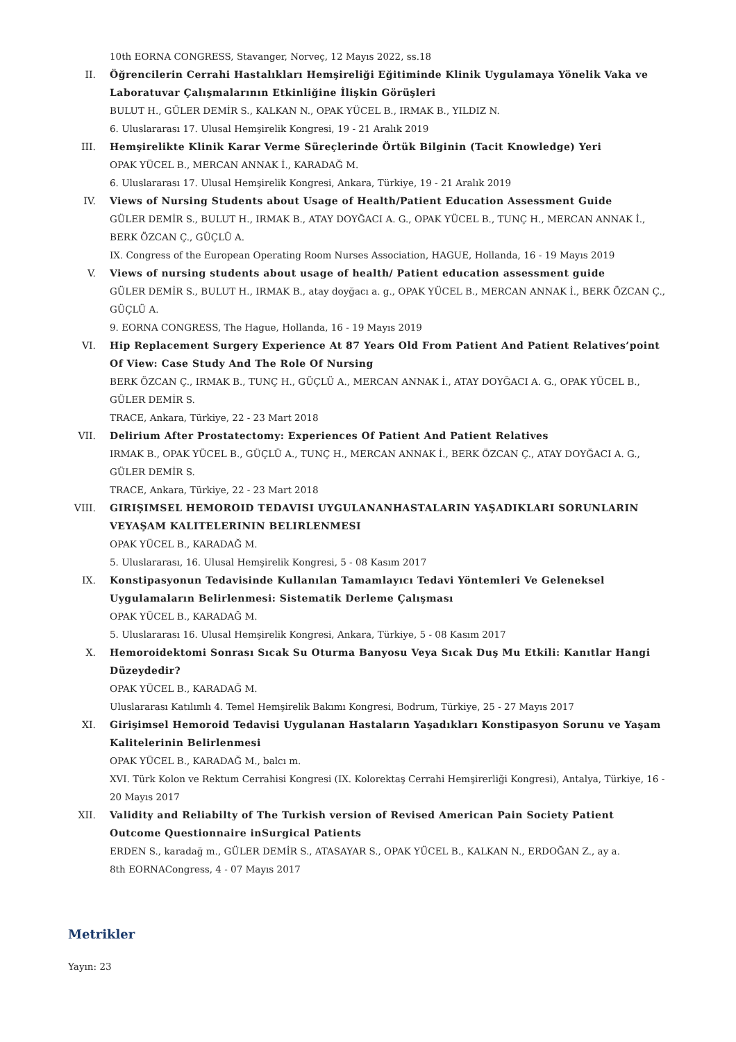10th EORNA CONGRESS, Stavanger, Norveç, 12 Mayıs 2022, ss.18
II. Öğrencilerin Cerrahi Hastalıkları Hemşireliği Eğitiminde Klinik Uygulamaya Yönelik Vaka ve Laboratuvar Çalışmalarının Etkinliğine İlişkin Görüşleri
BULUT H., GÜLER DEMİR S., KALKAN N., OPAK YÜCEL B., IRMAK B., YILDIZ N.
6. Uluslararası 17. Ulusal Hemşirelik Kongresi, 19 - 21 Aralık 2019
III. Hemşirelikte Klinik Karar Verme Süreçlerinde Örtük Bilginin (Tacit Knowledge) Yeri
OPAK YÜCEL B., MERCAN ANNAK İ., KARADAĞ M.
6. Uluslararası 17. Ulusal Hemşirelik Kongresi, Ankara, Türkiye, 19 - 21 Aralık 2019
IV. Views of Nursing Students about Usage of Health/Patient Education Assessment Guide
GÜLER DEMİR S., BULUT H., IRMAK B., ATAY DOYĞACI A. G., OPAK YÜCEL B., TUNÇ H., MERCAN ANNAK İ., BERK ÖZCAN Ç., GÜÇLÜ A.
IX. Congress of the European Operating Room Nurses Association, HAGUE, Hollanda, 16 - 19 Mayıs 2019
V. Views of nursing students about usage of health/ Patient education assessment guide
GÜLER DEMİR S., BULUT H., IRMAK B., atay doyğacı a. g., OPAK YÜCEL B., MERCAN ANNAK İ., BERK ÖZCAN Ç., GÜÇLÜ A.
9. EORNA CONGRESS, The Hague, Hollanda, 16 - 19 Mayıs 2019
VI. Hip Replacement Surgery Experience At 87 Years Old From Patient And Patient Relatives’point Of View: Case Study And The Role Of Nursing
BERK ÖZCAN Ç., IRMAK B., TUNÇ H., GÜÇLÜ A., MERCAN ANNAK İ., ATAY DOYĞACI A. G., OPAK YÜCEL B., GÜLER DEMİR S.
TRACE, Ankara, Türkiye, 22 - 23 Mart 2018
VII. Delirium After Prostatectomy: Experiences Of Patient And Patient Relatives
IRMAK B., OPAK YÜCEL B., GÜÇLÜ A., TUNÇ H., MERCAN ANNAK İ., BERK ÖZCAN Ç., ATAY DOYĞACI A. G., GÜLER DEMİR S.
TRACE, Ankara, Türkiye, 22 - 23 Mart 2018
VIII.
GIRIŞIMSEL HEMOROID TEDAVISI UYGULANANHASTALARIN YAŞADIKLARI SORUNLARIN VEYAŞAM KALITELERININ BELIRLENMESI
OPAK YÜCEL B., KARADAĞ M.
5. Uluslararası, 16. Ulusal Hemşirelik Kongresi, 5 - 08 Kasım 2017
IX. Konstipasyonun Tedavisinde Kullanılan Tamamlayıcı Tedavi Yöntemleri Ve Geleneksel Uygulamaların Belirlenmesi: Sistematik Derleme Çalışması
OPAK YÜCEL B., KARADAĞ M.
5. Uluslararası 16. Ulusal Hemşirelik Kongresi, Ankara, Türkiye, 5 - 08 Kasım 2017
X. Hemoroidektomi Sonrası Sıcak Su Oturma Banyosu Veya Sıcak Duş Mu Etkili: Kanıtlar Hangi Düzeydedir?
OPAK YÜCEL B., KARADAĞ M.
Uluslararası Katılımlı 4. Temel Hemşirelik Bakımı Kongresi, Bodrum, Türkiye, 25 - 27 Mayıs 2017
XI. Girişimsel Hemoroid Tedavisi Uygulanan Hastaların Yaşadıkları Konstipasyon Sorunu ve Yaşam Kalitelerinin Belirlenmesi
OPAK YÜCEL B., KARADAĞ M., balcı m.
XVI. Türk Kolon ve Rektum Cerrahisi Kongresi (IX. Kolorektaş Cerrahi Hemşirerliği Kongresi), Antalya, Türkiye, 16 - 20 Mayıs 2017
XII. Validity and Reliabilty of The Turkish version of Revised American Pain Society Patient Outcome Questionnaire inSurgical Patients
ERDEN S., karadağ m., GÜLER DEMİR S., ATASAYAR S., OPAK YÜCEL B., KALKAN N., ERDOĞAN Z., ay a.
8th EORNACongress, 4 - 07 Mayıs 2017
Metrikler
Yayın: 23